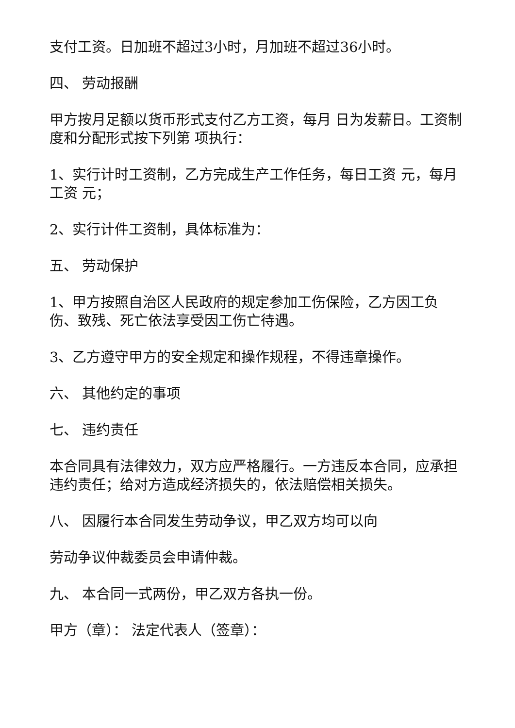支付工资。日加班不超过3小时，月加班不超过36小时。
四、 劳动报酬
甲方按月足额以货币形式支付乙方工资，每月 日为发薪日。工资制度和分配形式按下列第 项执行：
1、实行计时工资制，乙方完成生产工作任务，每日工资 元，每月工资 元；
2、实行计件工资制，具体标准为：
五、 劳动保护
1、甲方按照自治区人民政府的规定参加工伤保险，乙方因工负伤、致残、死亡依法享受因工伤亡待遇。
3、乙方遵守甲方的安全规定和操作规程，不得违章操作。
六、 其他约定的事项
七、 违约责任
本合同具有法律效力，双方应严格履行。一方违反本合同，应承担违约责任；给对方造成经济损失的，依法赔偿相关损失。
八、 因履行本合同发生劳动争议，甲乙双方均可以向
劳动争议仲裁委员会申请仲裁。
九、 本合同一式两份，甲乙双方各执一份。
甲方（章）： 法定代表人（签章）：